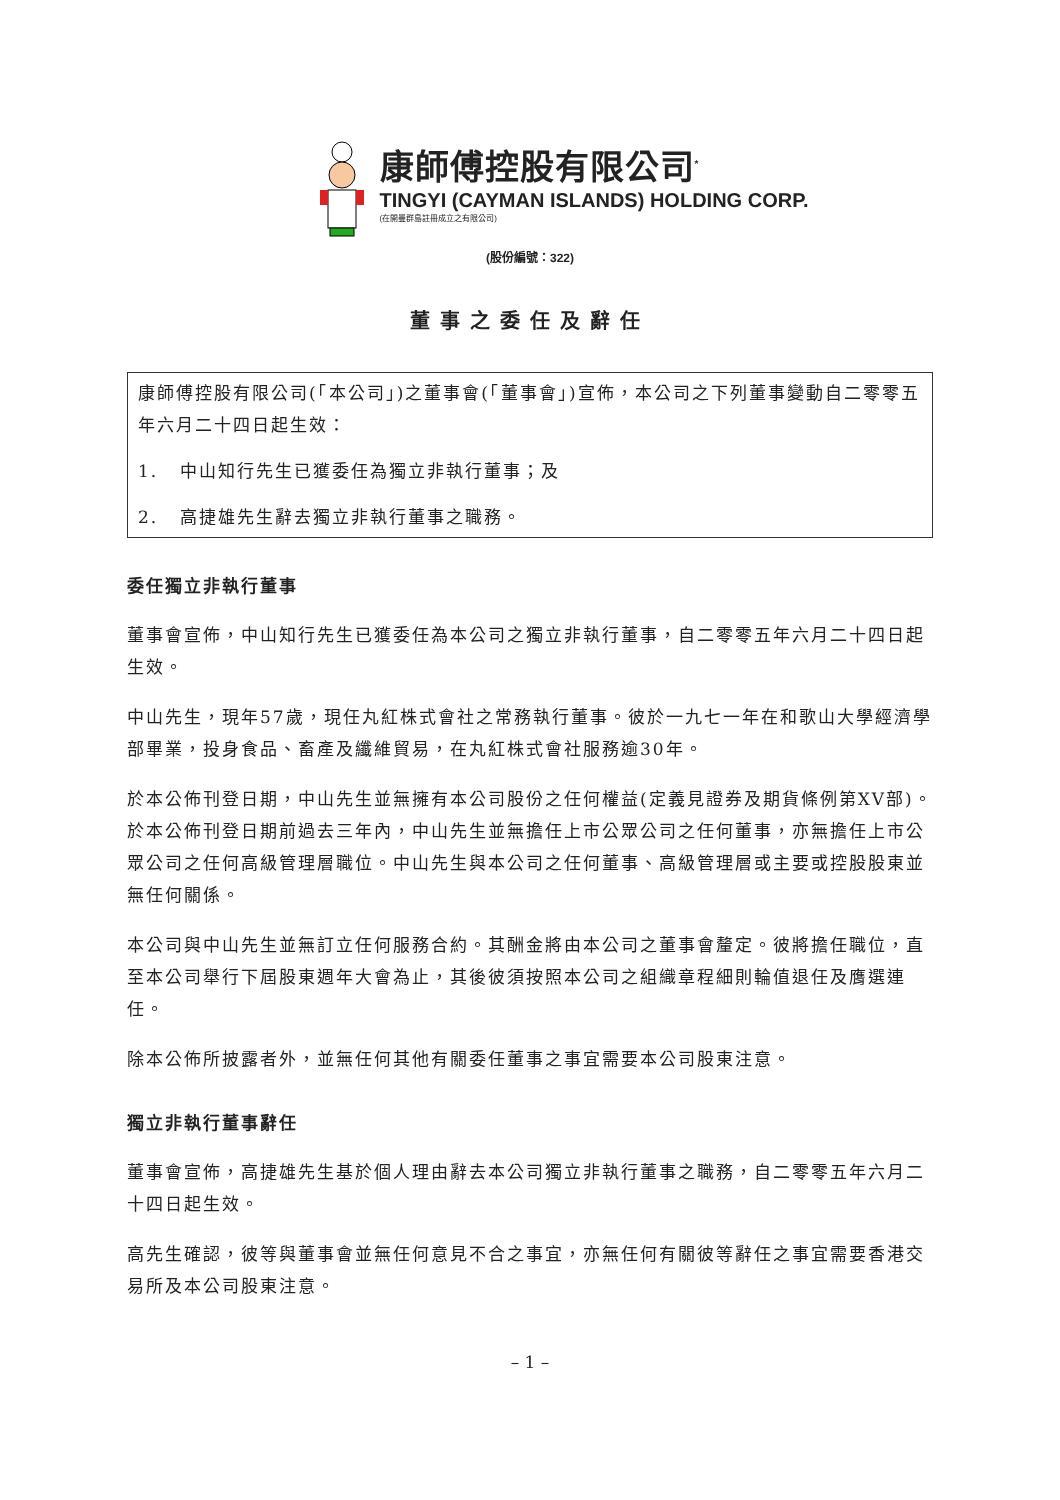康師傅控股有限公司<sup>*</sup>
TINGYI (CAYMAN ISLANDS) HOLDING CORP.
(在開曼群島註冊成立之有限公司)
(股份編號：322)
董事之委任及辭任
康師傅控股有限公司(「本公司」)之董事會(「董事會」)宣佈，本公司之下列董事變動自二零零五年六月二十四日起生效：
1. 中山知行先生已獲委任為獨立非執行董事；及
2. 高捷雄先生辭去獨立非執行董事之職務。
委任獨立非執行董事
董事會宣佈，中山知行先生已獲委任為本公司之獨立非執行董事，自二零零五年六月二十四日起生效。
中山先生，現年57歲，現任丸紅株式會社之常務執行董事。彼於一九七一年在和歌山大學經濟學部畢業，投身食品、畜產及纖維貿易，在丸紅株式會社服務逾30年。
於本公佈刊登日期，中山先生並無擁有本公司股份之任何權益(定義見證券及期貨條例第XV部)。於本公佈刊登日期前過去三年內，中山先生並無擔任上市公眾公司之任何董事，亦無擔任上市公眾公司之任何高級管理層職位。中山先生與本公司之任何董事、高級管理層或主要或控股股東並無任何關係。
本公司與中山先生並無訂立任何服務合約。其酬金將由本公司之董事會釐定。彼將擔任職位，直至本公司舉行下屆股東週年大會為止，其後彼須按照本公司之組織章程細則輪值退任及膺選連任。
除本公佈所披露者外，並無任何其他有關委任董事之事宜需要本公司股東注意。
獨立非執行董事辭任
董事會宣佈，高捷雄先生基於個人理由辭去本公司獨立非執行董事之職務，自二零零五年六月二十四日起生效。
高先生確認，彼等與董事會並無任何意見不合之事宜，亦無任何有關彼等辭任之事宜需要香港交易所及本公司股東注意。
– 1 –